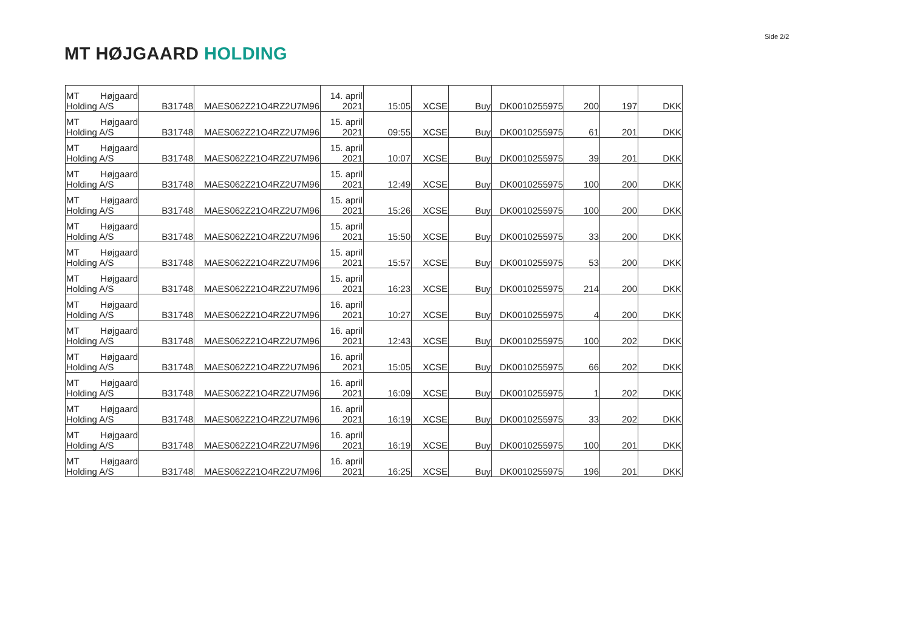Side 2/2
MT HØJGAARD HOLDING
| MT Højgaard Holding A/S | B31748 | MAES062Z21O4RZ2U7M96 | 14. april 2021 | 15:05 | XCSE | Buy | DK0010255975 | 200 | 197 | DKK |
| MT Højgaard Holding A/S | B31748 | MAES062Z21O4RZ2U7M96 | 15. april 2021 | 09:55 | XCSE | Buy | DK0010255975 | 61 | 201 | DKK |
| MT Højgaard Holding A/S | B31748 | MAES062Z21O4RZ2U7M96 | 15. april 2021 | 10:07 | XCSE | Buy | DK0010255975 | 39 | 201 | DKK |
| MT Højgaard Holding A/S | B31748 | MAES062Z21O4RZ2U7M96 | 15. april 2021 | 12:49 | XCSE | Buy | DK0010255975 | 100 | 200 | DKK |
| MT Højgaard Holding A/S | B31748 | MAES062Z21O4RZ2U7M96 | 15. april 2021 | 15:26 | XCSE | Buy | DK0010255975 | 100 | 200 | DKK |
| MT Højgaard Holding A/S | B31748 | MAES062Z21O4RZ2U7M96 | 15. april 2021 | 15:50 | XCSE | Buy | DK0010255975 | 33 | 200 | DKK |
| MT Højgaard Holding A/S | B31748 | MAES062Z21O4RZ2U7M96 | 15. april 2021 | 15:57 | XCSE | Buy | DK0010255975 | 53 | 200 | DKK |
| MT Højgaard Holding A/S | B31748 | MAES062Z21O4RZ2U7M96 | 15. april 2021 | 16:23 | XCSE | Buy | DK0010255975 | 214 | 200 | DKK |
| MT Højgaard Holding A/S | B31748 | MAES062Z21O4RZ2U7M96 | 16. april 2021 | 10:27 | XCSE | Buy | DK0010255975 | 4 | 200 | DKK |
| MT Højgaard Holding A/S | B31748 | MAES062Z21O4RZ2U7M96 | 16. april 2021 | 12:43 | XCSE | Buy | DK0010255975 | 100 | 202 | DKK |
| MT Højgaard Holding A/S | B31748 | MAES062Z21O4RZ2U7M96 | 16. april 2021 | 15:05 | XCSE | Buy | DK0010255975 | 66 | 202 | DKK |
| MT Højgaard Holding A/S | B31748 | MAES062Z21O4RZ2U7M96 | 16. april 2021 | 16:09 | XCSE | Buy | DK0010255975 | 1 | 202 | DKK |
| MT Højgaard Holding A/S | B31748 | MAES062Z21O4RZ2U7M96 | 16. april 2021 | 16:19 | XCSE | Buy | DK0010255975 | 33 | 202 | DKK |
| MT Højgaard Holding A/S | B31748 | MAES062Z21O4RZ2U7M96 | 16. april 2021 | 16:19 | XCSE | Buy | DK0010255975 | 100 | 201 | DKK |
| MT Højgaard Holding A/S | B31748 | MAES062Z21O4RZ2U7M96 | 16. april 2021 | 16:25 | XCSE | Buy | DK0010255975 | 196 | 201 | DKK |